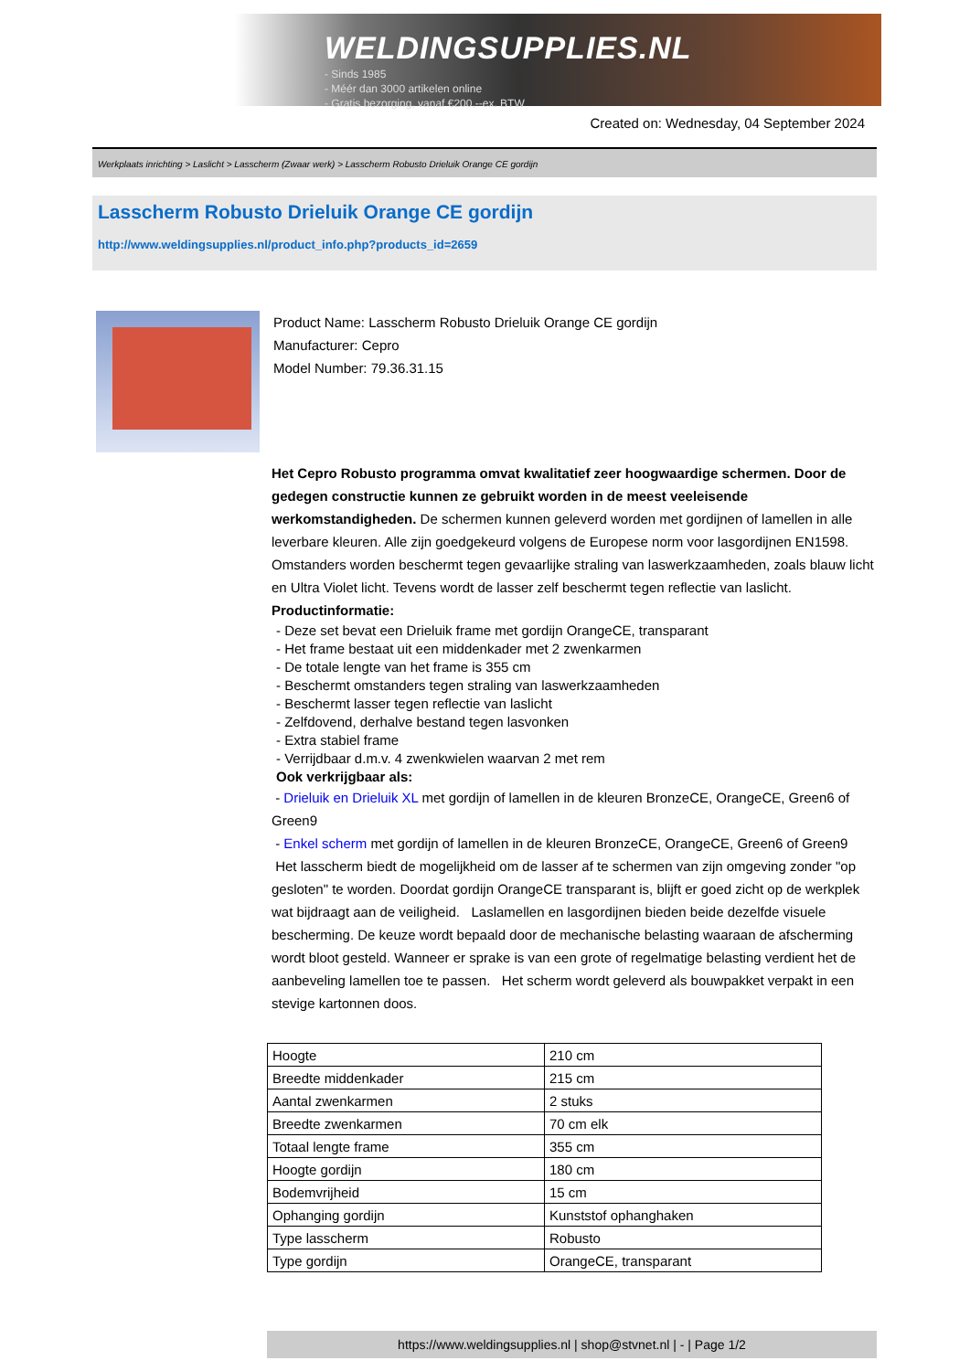WELDINGSUPPLIES.NL
- Sinds 1985
- Méér dan 3000 artikelen online
- Gratis bezorging, vanaf €200,--ex. BTW
Created on: Wednesday, 04 September 2024
Werkplaats inrichting > Laslicht > Lasscherm (Zwaar werk) > Lasscherm Robusto Drieluik Orange CE gordijn
Lasscherm Robusto Drieluik Orange CE gordijn
http://www.weldingsupplies.nl/product_info.php?products_id=2659
Product Name: Lasscherm Robusto Drieluik Orange CE gordijn
Manufacturer: Cepro
Model Number: 79.36.31.15
Het Cepro Robusto programma omvat kwalitatief zeer hoogwaardige schermen. Door de gedegen constructie kunnen ze gebruikt worden in de meest veeleisende werkomstandigheden. De schermen kunnen geleverd worden met gordijnen of lamellen in alle leverbare kleuren. Alle zijn goedgekeurd volgens de Europese norm voor lasgordijnen EN1598. Omstanders worden beschermt tegen gevaarlijke straling van laswerkzaamheden, zoals blauw licht en Ultra Violet licht. Tevens wordt de lasser zelf beschermt tegen reflectie van laslicht. Productinformatie:
- Deze set bevat een Drieluik frame met gordijn OrangeCE, transparant
- Het frame bestaat uit een middenkader met 2 zwenkarmen
- De totale lengte van het frame is 355 cm
- Beschermt omstanders tegen straling van laswerkzaamheden
- Beschermt lasser tegen reflectie van laslicht
- Zelfdovend, derhalve bestand tegen lasvonken
- Extra stabiel frame
- Verrijdbaar d.m.v. 4 zwenkwielen waarvan 2 met rem
Ook verkrijgbaar als:
- Drieluik en Drieluik XL met gordijn of lamellen in de kleuren BronzeCE, OrangeCE, Green6 of Green9
- Enkel scherm met gordijn of lamellen in de kleuren BronzeCE, OrangeCE, Green6 of Green9
Het lasscherm biedt de mogelijkheid om de lasser af te schermen van zijn omgeving zonder "op gesloten" te worden. Doordat gordijn OrangeCE transparant is, blijft er goed zicht op de werkplek wat bijdraagt aan de veiligheid. Laslamellen en lasgordijnen bieden beide dezelfde visuele bescherming. De keuze wordt bepaald door de mechanische belasting waaraan de afscherming wordt bloot gesteld. Wanneer er sprake is van een grote of regelmatige belasting verdient het de aanbeveling lamellen toe te passen. Het scherm wordt geleverd als bouwpakket verpakt in een stevige kartonnen doos.
| Hoogte | 210 cm |
| Breedte middenkader | 215 cm |
| Aantal zwenkarmen | 2 stuks |
| Breedte zwenkarmen | 70 cm elk |
| Totaal lengte frame | 355 cm |
| Hoogte gordijn | 180 cm |
| Bodemvrijheid | 15 cm |
| Ophanging gordijn | Kunststof ophanghaken |
| Type lasscherm | Robusto |
| Type gordijn | OrangeCE, transparant |
https://www.weldingsupplies.nl | shop@stvnet.nl | - | Page 1/2